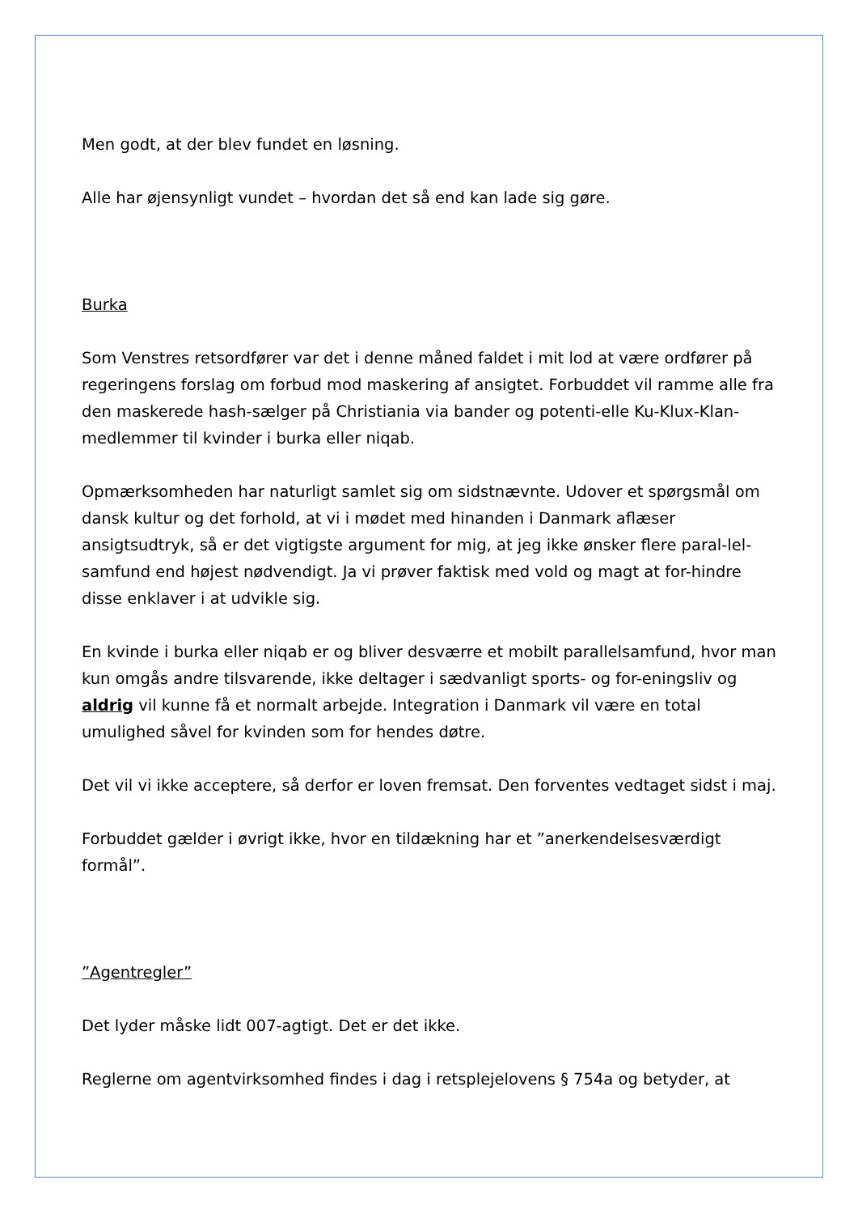Men godt, at der blev fundet en løsning.
Alle har øjensynligt vundet – hvordan det så end kan lade sig gøre.
Burka
Som Venstres retsordfører var det i denne måned faldet i mit lod at være ordfører på regeringens forslag om forbud mod maskering af ansigtet. Forbuddet vil ramme alle fra den maskerede hash-sælger på Christiania via bander og potenti-elle Ku-Klux-Klan-medlemmer til kvinder i burka eller niqab.
Opmærksomheden har naturligt samlet sig om sidstnævnte. Udover et spørgsmål om dansk kultur og det forhold, at vi i mødet med hinanden i Danmark aflæser ansigtsudtryk, så er det vigtigste argument for mig, at jeg ikke ønsker flere paral-lel-samfund end højest nødvendigt. Ja vi prøver faktisk med vold og magt at for-hindre disse enklaver i at udvikle sig.
En kvinde i burka eller niqab er og bliver desværre et mobilt parallelsamfund, hvor man kun omgås andre tilsvarende, ikke deltager i sædvanligt sports- og for-eningsliv og aldrig vil kunne få et normalt arbejde. Integration i Danmark vil være en total umulighed såvel for kvinden som for hendes døtre.
Det vil vi ikke acceptere, så derfor er loven fremsat. Den forventes vedtaget sidst i maj.
Forbuddet gælder i øvrigt ikke, hvor en tildækning har et ”anerkendelsesværdigt formål”.
”Agentregler”
Det lyder måske lidt 007-agtigt. Det er det ikke.
Reglerne om agentvirksomhed findes i dag i retsplejelovens § 754a og betyder, at